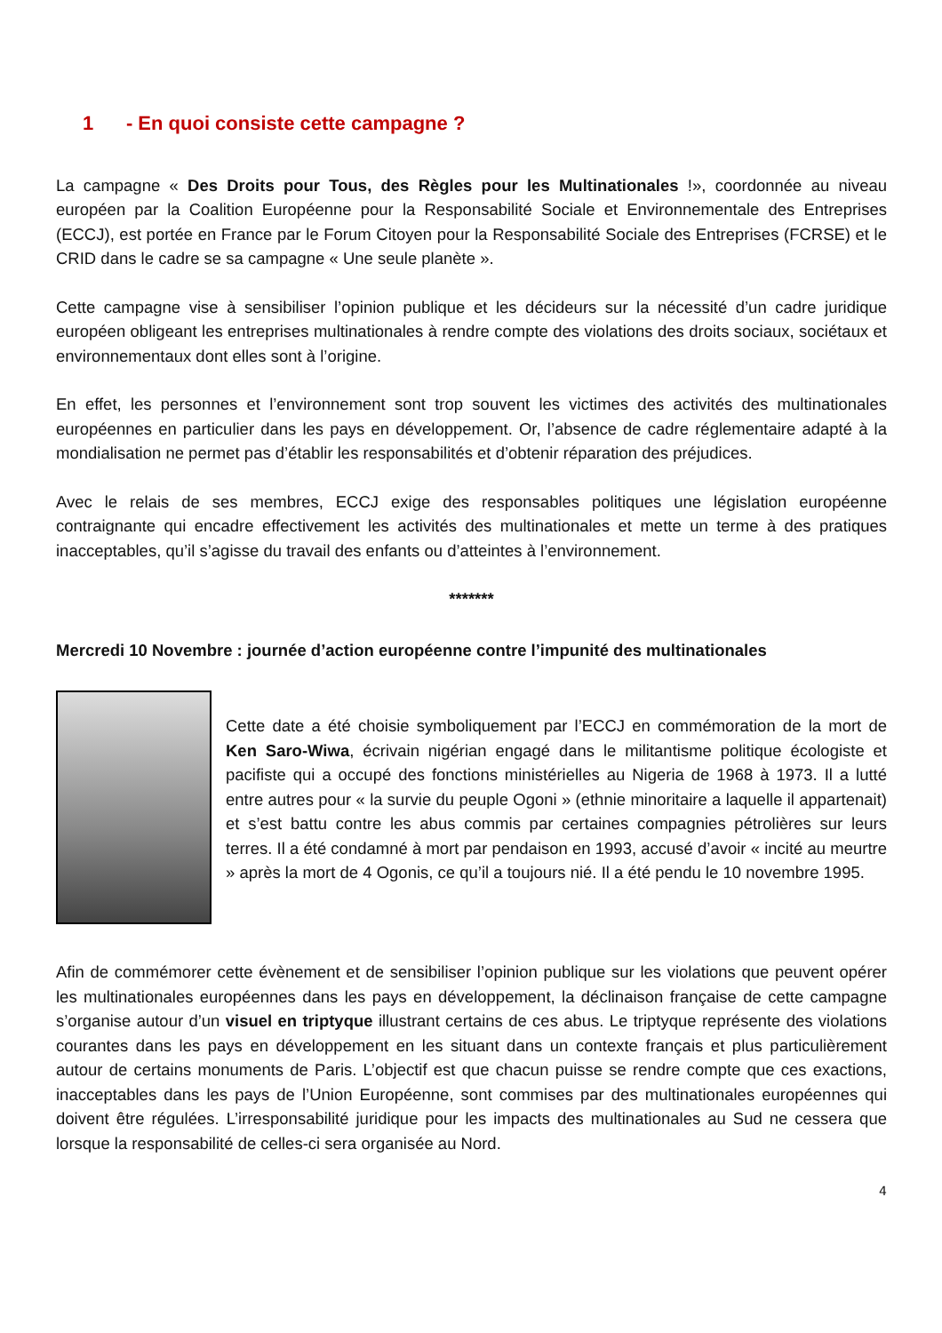1 - En quoi consiste cette campagne ?
La campagne « Des Droits pour Tous, des Règles pour les Multinationales !», coordonnée au niveau européen par la Coalition Européenne pour la Responsabilité Sociale et Environnementale des Entreprises (ECCJ), est portée en France par le Forum Citoyen pour la Responsabilité Sociale des Entreprises (FCRSE) et le CRID dans le cadre se sa campagne « Une seule planète ».
Cette campagne vise à sensibiliser l’opinion publique et les décideurs sur la nécessité d’un cadre juridique européen obligeant les entreprises multinationales à rendre compte des violations des droits sociaux, sociétaux et environnementaux dont elles sont à l’origine.
En effet, les personnes et l’environnement sont trop souvent les victimes des activités des multinationales européennes en particulier dans les pays en développement. Or, l’absence de cadre réglementaire adapté à la mondialisation ne permet pas d’établir les responsabilités et d’obtenir réparation des préjudices.
Avec le relais de ses membres, ECCJ exige des responsables politiques une législation européenne contraignante qui encadre effectivement les activités des multinationales et mette un terme à des pratiques inacceptables, qu’il s’agisse du travail des enfants ou d’atteintes à l’environnement.
*******
Mercredi 10 Novembre : journée d’action européenne contre l’impunité des multinationales
Cette date a été choisie symboliquement par l’ECCJ en commémoration de la mort de Ken Saro-Wiwa, écrivain nigérian engagé dans le militantisme politique écologiste et pacifiste qui a occupé des fonctions ministérielles au Nigeria de 1968 à 1973. Il a lutté entre autres pour « la survie du peuple Ogoni » (ethnie minoritaire a laquelle il appartenait) et s’est battu contre les abus commis par certaines compagnies pétrolières sur leurs terres. Il a été condamné à mort par pendaison en 1993, accusé d’avoir « incité au meurtre » après la mort de 4 Ogonis, ce qu’il a toujours nié. Il a été pendu le 10 novembre 1995.
Afin de commémorer cette évènement et de sensibiliser l’opinion publique sur les violations que peuvent opérer les multinationales européennes dans les pays en développement, la déclinaison française de cette campagne s’organise autour d’un visuel en triptyque illustrant certains de ces abus. Le triptyque représente des violations courantes dans les pays en développement en les situant dans un contexte français et plus particulièrement autour de certains monuments de Paris. L’objectif est que chacun puisse se rendre compte que ces exactions, inacceptables dans les pays de l’Union Européenne, sont commises par des multinationales européennes qui doivent être régulées. L’irresponsabilité juridique pour les impacts des multinationales au Sud ne cessera que lorsque la responsabilité de celles-ci sera organisée au Nord.
4